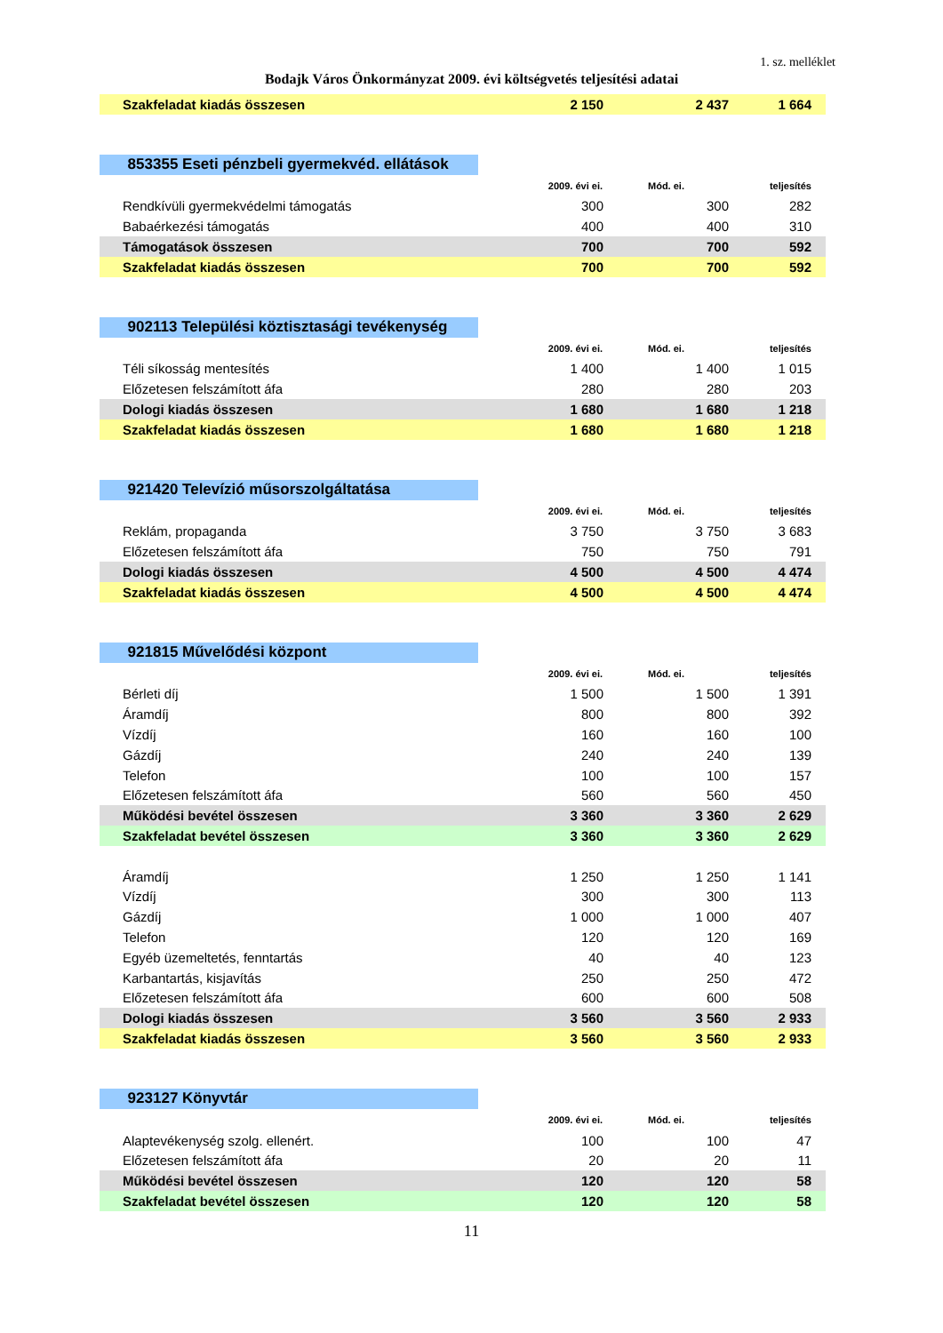1. sz. melléklet
Bodajk Város Önkormányzat 2009. évi költségvetés teljesítési adatai
| Szakfeladat kiadás összesen | 2 150 | 2 437 | 1 664 |
| 853355 Eseti pénzbeli gyermekvéd. ellátások | | | |
| | 2009. évi ei. | Mód. ei. | teljesítés |
| Rendkívüli gyermekvédelmi támogatás | 300 | 300 | 282 |
| Babaérkezési támogatás | 400 | 400 | 310 |
| Támogatások összesen | 700 | 700 | 592 |
| Szakfeladat kiadás összesen | 700 | 700 | 592 |
| 902113 Települési köztisztasági tevékenység | | | |
| | 2009. évi ei. | Mód. ei. | teljesítés |
| Téli síkosság mentesítés | 1 400 | 1 400 | 1 015 |
| Előzetesen felszámított áfa | 280 | 280 | 203 |
| Dologi kiadás összesen | 1 680 | 1 680 | 1 218 |
| Szakfeladat kiadás összesen | 1 680 | 1 680 | 1 218 |
| 921420 Televízió műsorszolgáltatása | | | |
| | 2009. évi ei. | Mód. ei. | teljesítés |
| Reklám, propaganda | 3 750 | 3 750 | 3 683 |
| Előzetesen felszámított áfa | 750 | 750 | 791 |
| Dologi kiadás összesen | 4 500 | 4 500 | 4 474 |
| Szakfeladat kiadás összesen | 4 500 | 4 500 | 4 474 |
| 921815 Művelődési központ | | | |
| | 2009. évi ei. | Mód. ei. | teljesítés |
| Bérleti díj | 1 500 | 1 500 | 1 391 |
| Áramdíj | 800 | 800 | 392 |
| Vízdíj | 160 | 160 | 100 |
| Gázdíj | 240 | 240 | 139 |
| Telefon | 100 | 100 | 157 |
| Előzetesen felszámított áfa | 560 | 560 | 450 |
| Működési bevétel összesen | 3 360 | 3 360 | 2 629 |
| Szakfeladat bevétel összesen | 3 360 | 3 360 | 2 629 |
| Áramdíj | 1 250 | 1 250 | 1 141 |
| Vízdíj | 300 | 300 | 113 |
| Gázdíj | 1 000 | 1 000 | 407 |
| Telefon | 120 | 120 | 169 |
| Egyéb üzemeltetés, fenntartás | 40 | 40 | 123 |
| Karbantartás, kisjavítás | 250 | 250 | 472 |
| Előzetesen felszámított áfa | 600 | 600 | 508 |
| Dologi kiadás összesen | 3 560 | 3 560 | 2 933 |
| Szakfeladat kiadás összesen | 3 560 | 3 560 | 2 933 |
| 923127 Könyvtár | | | |
| | 2009. évi ei. | Mód. ei. | teljesítés |
| Alaptevékenység szolg. ellenért. | 100 | 100 | 47 |
| Előzetesen felszámított áfa | 20 | 20 | 11 |
| Működési bevétel összesen | 120 | 120 | 58 |
| Szakfeladat bevétel összesen | 120 | 120 | 58 |
11